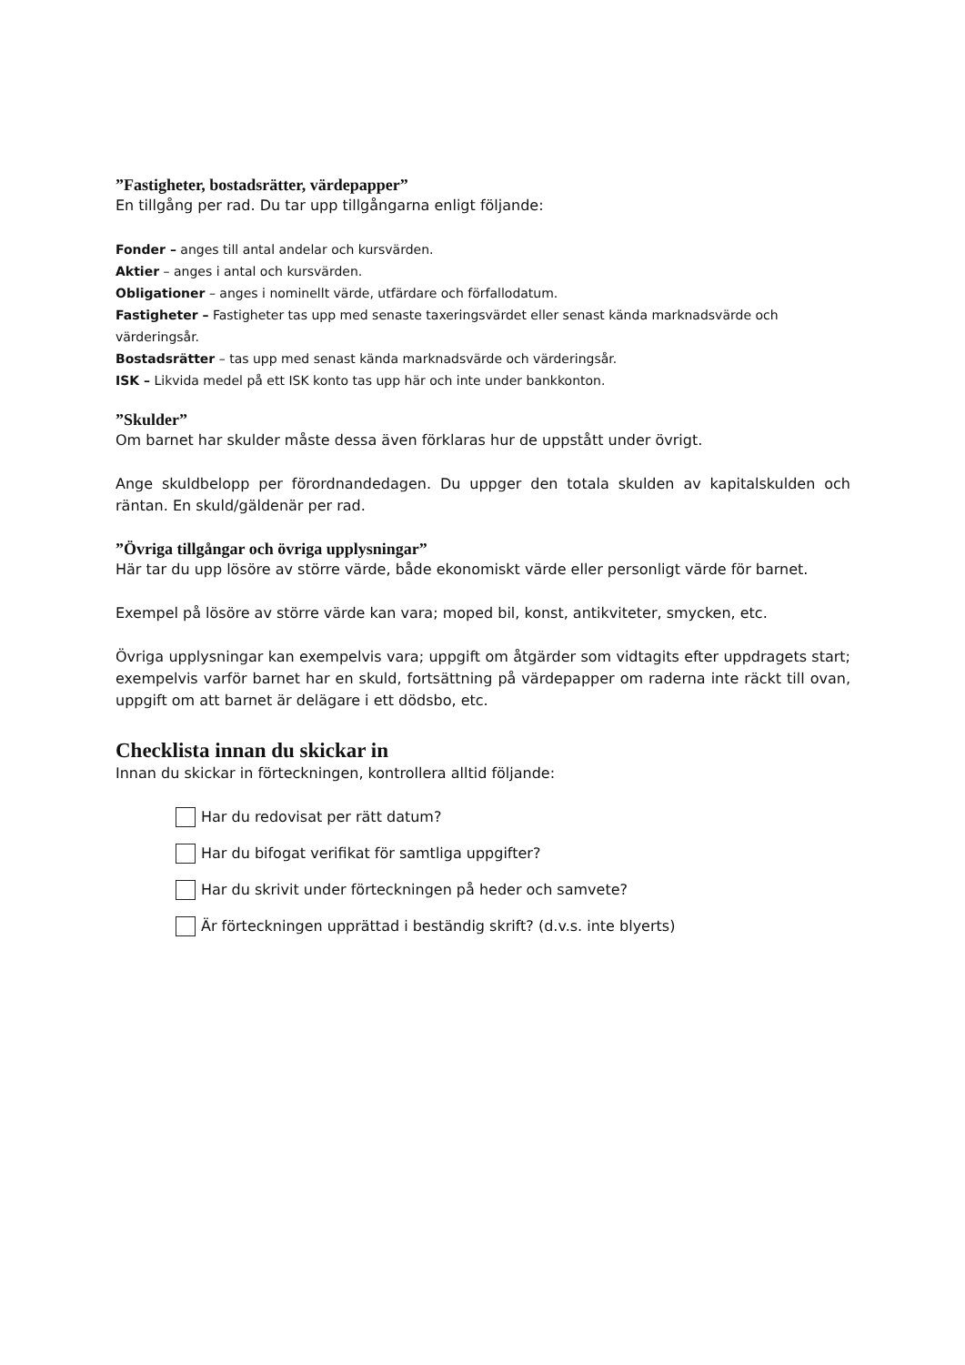”Fastigheter, bostadsrätter, värdepapper”
En tillgång per rad. Du tar upp tillgångarna enligt följande:
Fonder – anges till antal andelar och kursvärden.
Aktier – anges i antal och kursvärden.
Obligationer – anges i nominellt värde, utfärdare och förfallodatum.
Fastigheter – Fastigheter tas upp med senaste taxeringsvärdet eller senast kända marknadsvärde och värderingsår.
Bostadsrätter – tas upp med senast kända marknadsvärde och värderingsår.
ISK – Likvida medel på ett ISK konto tas upp här och inte under bankkonton.
”Skulder”
Om barnet har skulder måste dessa även förklaras hur de uppstått under övrigt.
Ange skuldbelopp per förordnandedagen. Du uppger den totala skulden av kapitalskulden och räntan. En skuld/gäldenär per rad.
”Övriga tillgångar och övriga upplysningar”
Här tar du upp lösöre av större värde, både ekonomiskt värde eller personligt värde för barnet.
Exempel på lösöre av större värde kan vara; moped bil, konst, antikviteter, smycken, etc.
Övriga upplysningar kan exempelvis vara; uppgift om åtgärder som vidtagits efter uppdragets start; exempelvis varför barnet har en skuld, fortsättning på värdepapper om raderna inte räckt till ovan, uppgift om att barnet är delägare i ett dödsbo, etc.
Checklista innan du skickar in
Innan du skickar in förteckningen, kontrollera alltid följande:
Har du redovisat per rätt datum?
Har du bifogat verifikat för samtliga uppgifter?
Har du skrivit under förteckningen på heder och samvete?
Är förteckningen upprättad i beständig skrift? (d.v.s. inte blyerts)